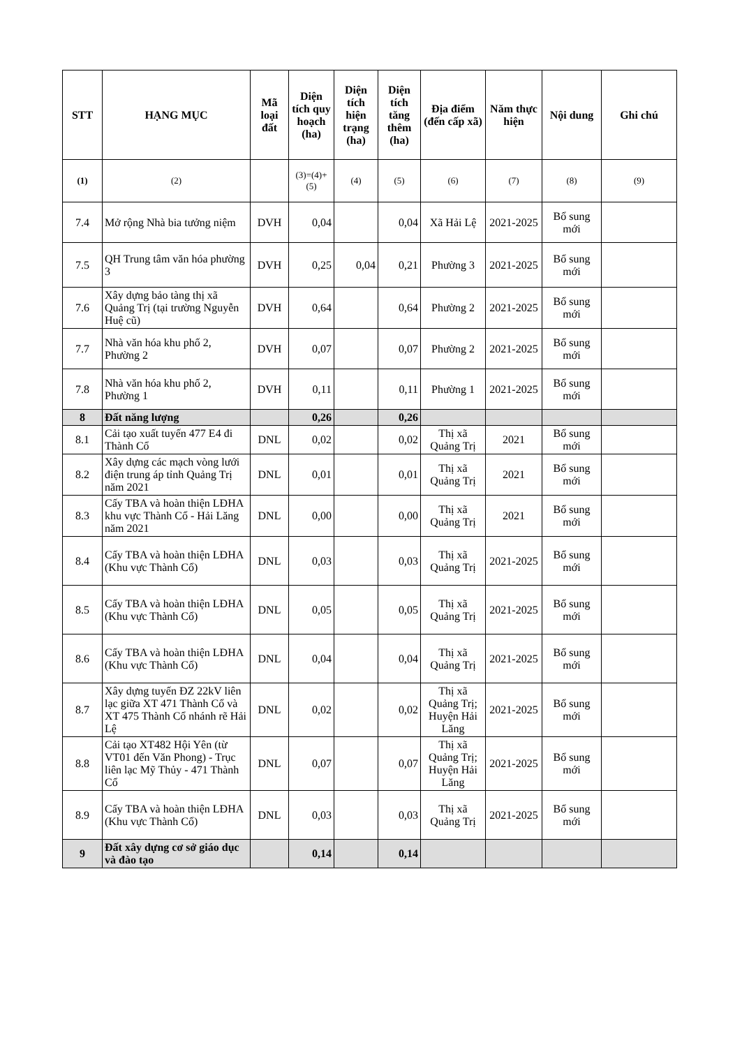| STT | HẠNG MỤC | Mã loại đất | Diện tích quy hoạch (ha) | Diện tích hiện trạng (ha) | Diện tích tăng thêm (ha) | Địa điểm (đến cấp xã) | Năm thực hiện | Nội dung | Ghi chú |
| --- | --- | --- | --- | --- | --- | --- | --- | --- | --- |
| (1) | (2) | | (3)=(4)+(5) | (4) | (5) | (6) | (7) | (8) | (9) |
| 7.4 | Mở rộng Nhà bia tưởng niệm | DVH | 0,04 | | 0,04 | Xã Hải Lệ | 2021-2025 | Bổ sung mới | |
| 7.5 | QH Trung tâm văn hóa phường 3 | DVH | 0,25 | 0,04 | 0,21 | Phường 3 | 2021-2025 | Bổ sung mới | |
| 7.6 | Xây dựng bảo tàng thị xã Quảng Trị (tại trường Nguyễn Huệ cũ) | DVH | 0,64 | | 0,64 | Phường 2 | 2021-2025 | Bổ sung mới | |
| 7.7 | Nhà văn hóa khu phố 2, Phường 2 | DVH | 0,07 | | 0,07 | Phường 2 | 2021-2025 | Bổ sung mới | |
| 7.8 | Nhà văn hóa khu phố 2, Phường 1 | DVH | 0,11 | | 0,11 | Phường 1 | 2021-2025 | Bổ sung mới | |
| 8 | Đất năng lượng | | 0,26 | | 0,26 | | | | |
| 8.1 | Cải tạo xuất tuyến 477 E4 đi Thành Cổ | DNL | 0,02 | | 0,02 | Thị xã Quảng Trị | 2021 | Bổ sung mới | |
| 8.2 | Xây dựng các mạch vòng lưới điện trung áp tỉnh Quảng Trị năm 2021 | DNL | 0,01 | | 0,01 | Thị xã Quảng Trị | 2021 | Bổ sung mới | |
| 8.3 | Cấy TBA và hoàn thiện LĐHA khu vực Thành Cổ - Hải Lăng năm 2021 | DNL | 0,00 | | 0,00 | Thị xã Quảng Trị | 2021 | Bổ sung mới | |
| 8.4 | Cấy TBA và hoàn thiện LĐHA (Khu vực Thành Cổ) | DNL | 0,03 | | 0,03 | Thị xã Quảng Trị | 2021-2025 | Bổ sung mới | |
| 8.5 | Cấy TBA và hoàn thiện LĐHA (Khu vực Thành Cổ) | DNL | 0,05 | | 0,05 | Thị xã Quảng Trị | 2021-2025 | Bổ sung mới | |
| 8.6 | Cấy TBA và hoàn thiện LĐHA (Khu vực Thành Cổ) | DNL | 0,04 | | 0,04 | Thị xã Quảng Trị | 2021-2025 | Bổ sung mới | |
| 8.7 | Xây dựng tuyến ĐZ 22kV liên lạc giữa XT 471 Thành Cổ và XT 475 Thành Cổ nhánh rẽ Hải Lệ | DNL | 0,02 | | 0,02 | Thị xã Quảng Trị; Huyện Hải Lăng | 2021-2025 | Bổ sung mới | |
| 8.8 | Cải tạo XT482 Hội Yên (từ VT01 đến Văn Phong) - Trục liên lạc Mỹ Thủy - 471 Thành Cổ | DNL | 0,07 | | 0,07 | Thị xã Quảng Trị; Huyện Hải Lăng | 2021-2025 | Bổ sung mới | |
| 8.9 | Cấy TBA và hoàn thiện LĐHA (Khu vực Thành Cổ) | DNL | 0,03 | | 0,03 | Thị xã Quảng Trị | 2021-2025 | Bổ sung mới | |
| 9 | Đất xây dựng cơ sở giáo dục và đào tạo | | 0,14 | | 0,14 | | | | |